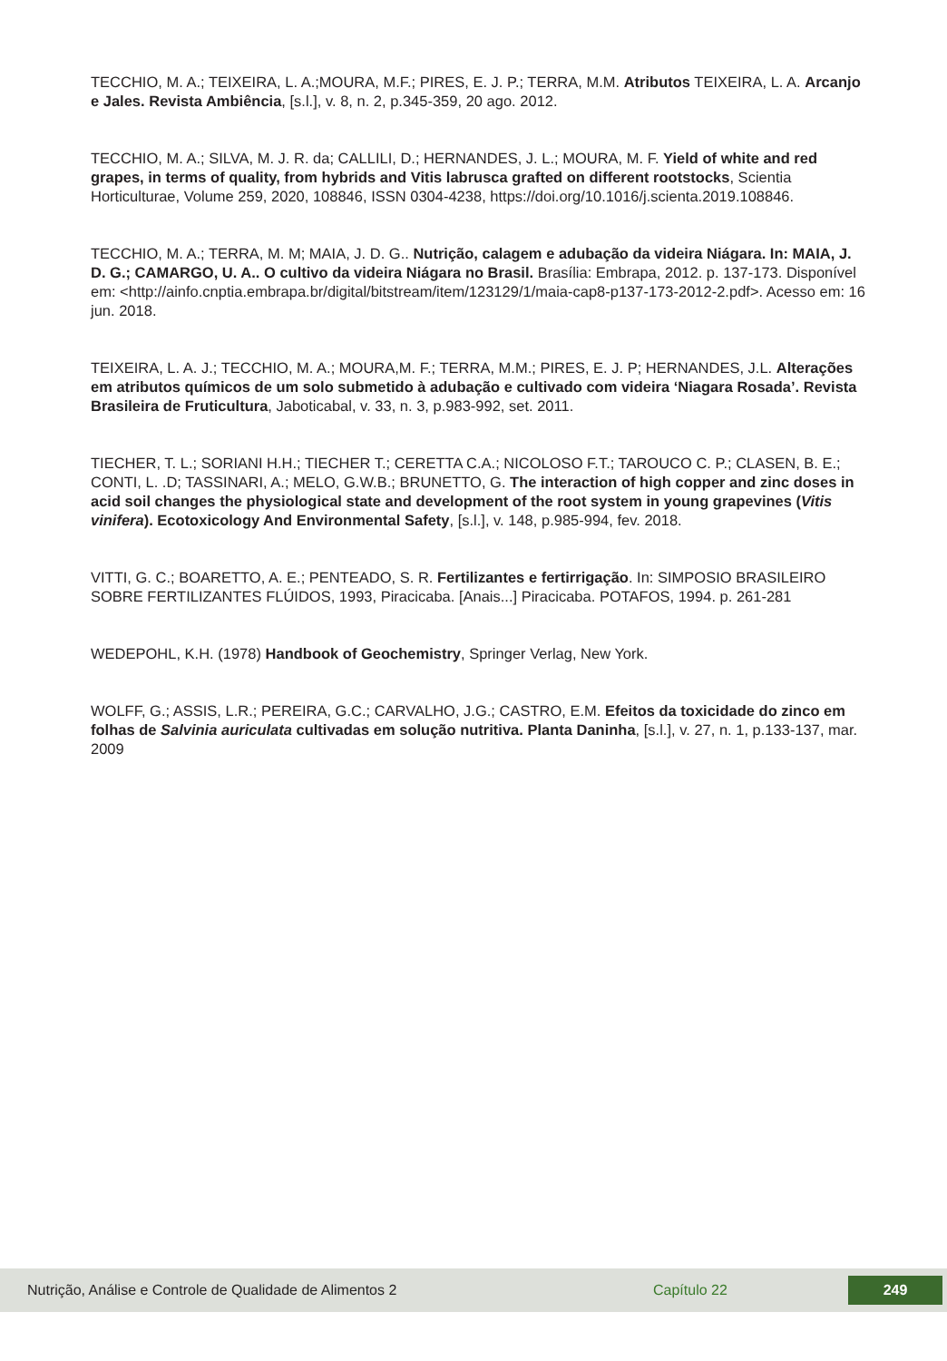TECCHIO, M. A.; TEIXEIRA, L. A.;MOURA, M.F.; PIRES, E. J. P.; TERRA, M.M. Atributos TEIXEIRA, L. A. Arcanjo e Jales. Revista Ambiência, [s.l.], v. 8, n. 2, p.345-359, 20 ago. 2012.
TECCHIO, M. A.; SILVA, M. J. R. da; CALLILI, D.; HERNANDES, J. L.; MOURA, M. F. Yield of white and red grapes, in terms of quality, from hybrids and Vitis labrusca grafted on different rootstocks, Scientia Horticulturae, Volume 259, 2020, 108846, ISSN 0304-4238, https://doi.org/10.1016/j.scienta.2019.108846.
TECCHIO, M. A.; TERRA, M. M; MAIA, J. D. G.. Nutrição, calagem e adubação da videira Niágara. In: MAIA, J. D. G.; CAMARGO, U. A.. O cultivo da videira Niágara no Brasil. Brasília: Embrapa, 2012. p. 137-173. Disponível em: <http://ainfo.cnptia.embrapa.br/digital/bitstream/item/123129/1/maia-cap8-p137-173-2012-2.pdf>. Acesso em: 16 jun. 2018.
TEIXEIRA, L. A. J.; TECCHIO, M. A.; MOURA,M. F.; TERRA, M.M.; PIRES, E. J. P; HERNANDES, J.L. Alterações em atributos químicos de um solo submetido à adubação e cultivado com videira ‘Niagara Rosada’. Revista Brasileira de Fruticultura, Jaboticabal, v. 33, n. 3, p.983-992, set. 2011.
TIECHER, T. L.; SORIANI H.H.; TIECHER T.; CERETTA C.A.; NICOLOSO F.T.; TAROUCO C. P.; CLASEN, B. E.; CONTI, L. .D; TASSINARI, A.; MELO, G.W.B.; BRUNETTO, G. The interaction of high copper and zinc doses in acid soil changes the physiological state and development of the root system in young grapevines (Vitis vinifera). Ecotoxicology And Environmental Safety, [s.l.], v. 148, p.985-994, fev. 2018.
VITTI, G. C.; BOARETTO, A. E.; PENTEADO, S. R. Fertilizantes e fertirrigação. In: SIMPOSIO BRASILEIRO SOBRE FERTILIZANTES FLÚIDOS, 1993, Piracicaba. [Anais...] Piracicaba. POTAFOS, 1994. p. 261-281
WEDEPOHL, K.H. (1978) Handbook of Geochemistry, Springer Verlag, New York.
WOLFF, G.; ASSIS, L.R.; PEREIRA, G.C.; CARVALHO, J.G.; CASTRO, E.M. Efeitos da toxicidade do zinco em folhas de Salvinia auriculata cultivadas em solução nutritiva. Planta Daninha, [s.l.], v. 27, n. 1, p.133-137, mar. 2009
Nutrição, Análise e Controle de Qualidade de Alimentos 2 Capítulo 22 249